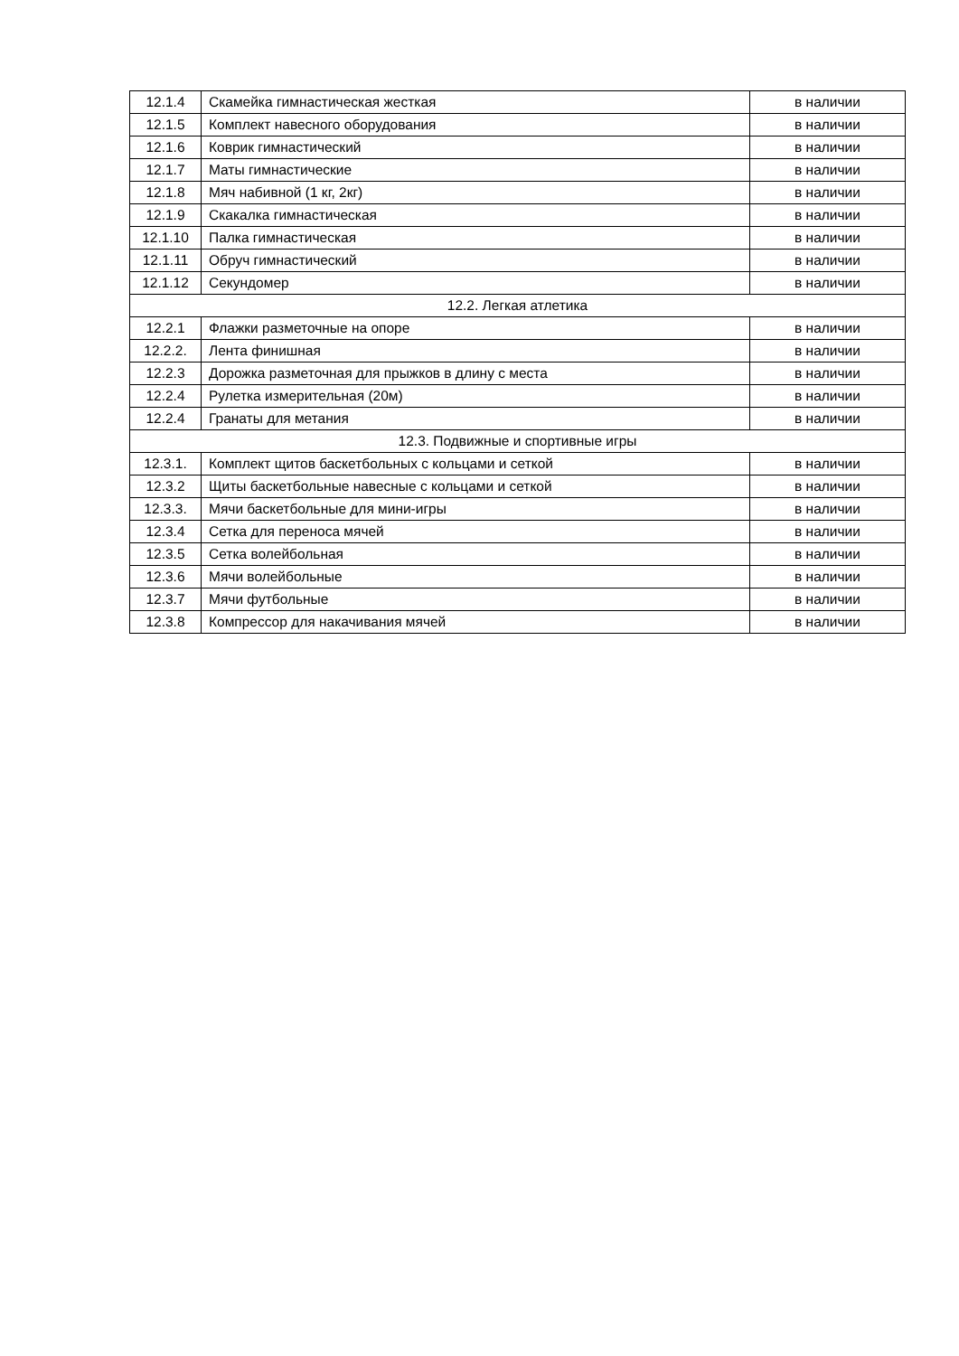| 12.1.4 | Скамейка гимнастическая жесткая | в наличии |
| 12.1.5 | Комплект навесного оборудования | в наличии |
| 12.1.6 | Коврик гимнастический | в наличии |
| 12.1.7 | Маты гимнастические | в наличии |
| 12.1.8 | Мяч набивной (1 кг, 2кг) | в наличии |
| 12.1.9 | Скакалка гимнастическая | в наличии |
| 12.1.10 | Палка гимнастическая | в наличии |
| 12.1.11 | Обруч гимнастический | в наличии |
| 12.1.12 | Секундомер | в наличии |
| 12.2. Легкая атлетика | | |
| 12.2.1 | Флажки разметочные на опоре | в наличии |
| 12.2.2. | Лента финишная | в наличии |
| 12.2.3 | Дорожка разметочная для прыжков в длину с места | в наличии |
| 12.2.4 | Рулетка измерительная (20м) | в наличии |
| 12.2.4 | Гранаты для метания | в наличии |
| 12.3. Подвижные и спортивные игры | | |
| 12.3.1. | Комплект щитов баскетбольных с кольцами и сеткой | в наличии |
| 12.3.2 | Щиты баскетбольные навесные с кольцами и сеткой | в наличии |
| 12.3.3. | Мячи баскетбольные для мини-игры | в наличии |
| 12.3.4 | Сетка для переноса мячей | в наличии |
| 12.3.5 | Сетка волейбольная | в наличии |
| 12.3.6 | Мячи волейбольные | в наличии |
| 12.3.7 | Мячи футбольные | в наличии |
| 12.3.8 | Компрессор для накачивания мячей | в наличии |